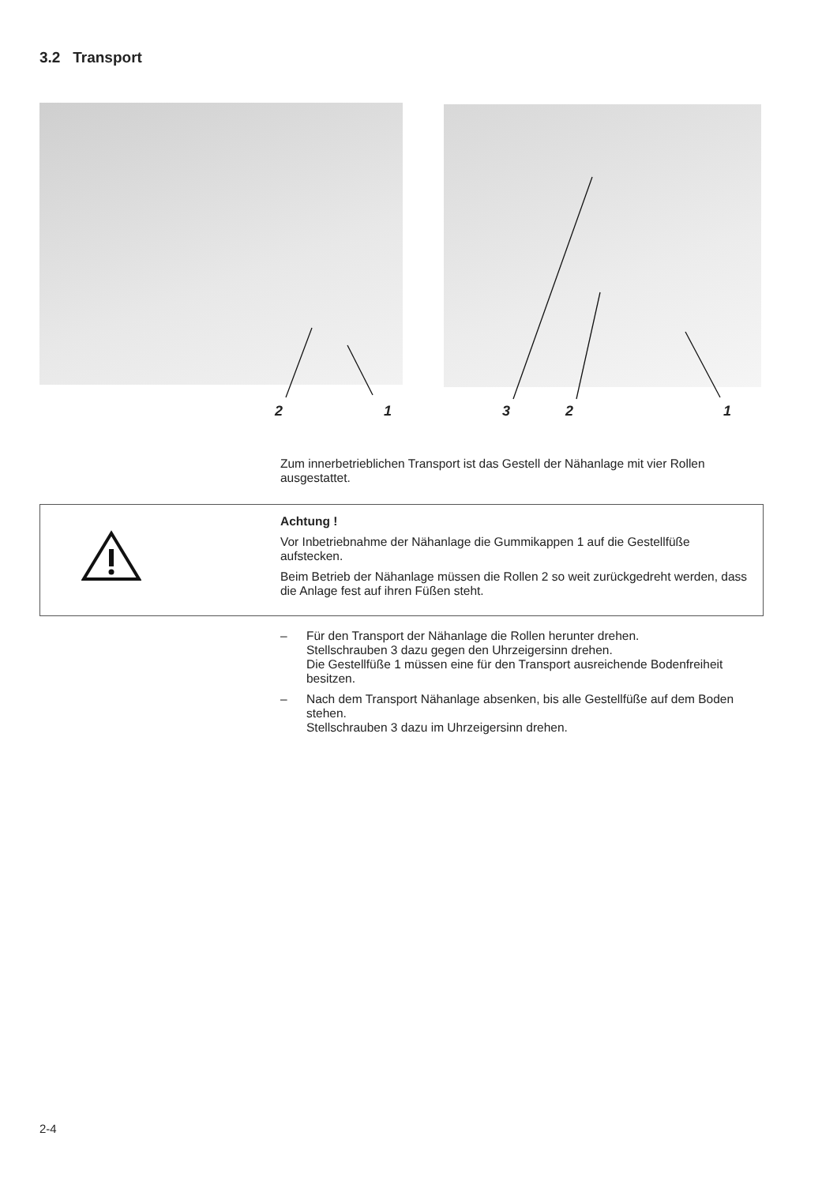3.2 Transport
2 1 3 2 1
Zum innerbetrieblichen Transport ist das Gestell der Nähanlage mit vier Rollen ausgestattet.
Achtung !
Vor Inbetriebnahme der Nähanlage die Gummikappen 1 auf die Gestellfüße aufstecken.
Beim Betrieb der Nähanlage müssen die Rollen 2 so weit zurückgedreht werden, dass die Anlage fest auf ihren Füßen steht.
– Für den Transport der Nähanlage die Rollen herunter drehen.
Stellschrauben 3 dazu gegen den Uhrzeigersinn drehen.
Die Gestellfüße 1 müssen eine für den Transport ausreichende Bodenfreiheit besitzen.
– Nach dem Transport Nähanlage absenken, bis alle Gestellfüße auf dem Boden stehen.
Stellschrauben 3 dazu im Uhrzeigersinn drehen.
2-4